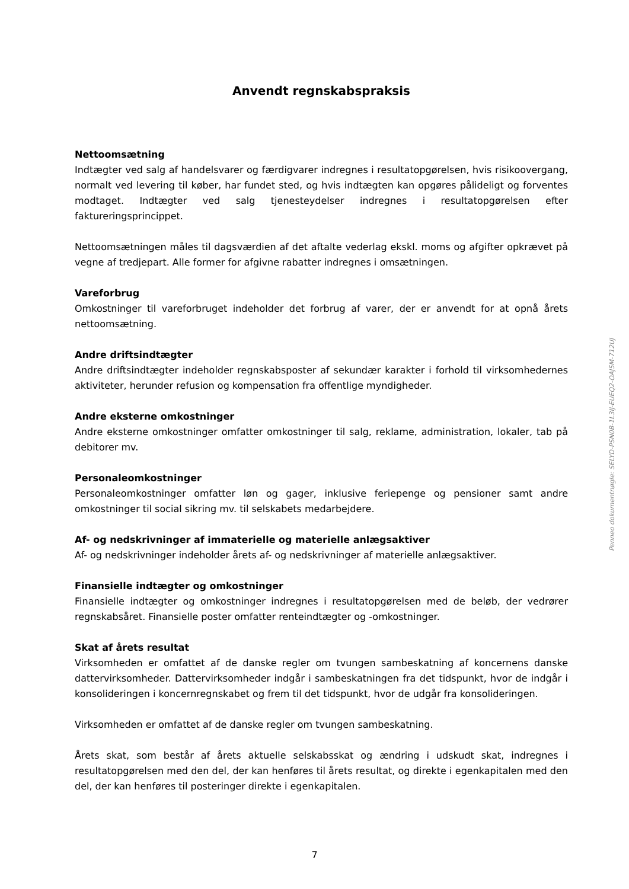Anvendt regnskabspraksis
Nettoomsætning
Indtægter ved salg af handelsvarer og færdigvarer indregnes i resultatopgørelsen, hvis risikoovergang, normalt ved levering til køber, har fundet sted, og hvis indtægten kan opgøres pålideligt og forventes modtaget. Indtægter ved salg tjenesteydelser indregnes i resultatopgørelsen efter faktureringsprincippet.
Nettoomsætningen måles til dagsværdien af det aftalte vederlag ekskl. moms og afgifter opkrævet på vegne af tredjepart. Alle former for afgivne rabatter indregnes i omsætningen.
Vareforbrug
Omkostninger til vareforbruget indeholder det forbrug af varer, der er anvendt for at opnå årets nettoomsætning.
Andre driftsindtægter
Andre driftsindtægter indeholder regnskabsposter af sekundær karakter i forhold til virksomhedernes aktiviteter, herunder refusion og kompensation fra offentlige myndigheder.
Andre eksterne omkostninger
Andre eksterne omkostninger omfatter omkostninger til salg, reklame, administration, lokaler, tab på debitorer mv.
Personaleomkostninger
Personaleomkostninger omfatter løn og gager, inklusive feriepenge og pensioner samt andre omkostninger til social sikring mv. til selskabets medarbejdere.
Af- og nedskrivninger af immaterielle og materielle anlægsaktiver
Af- og nedskrivninger indeholder årets af- og nedskrivninger af materielle anlægsaktiver.
Finansielle indtægter og omkostninger
Finansielle indtægter og omkostninger indregnes i resultatopgørelsen med de beløb, der vedrører regnskabsåret. Finansielle poster omfatter renteindtægter og -omkostninger.
Skat af årets resultat
Virksomheden er omfattet af de danske regler om tvungen sambeskatning af koncernens danske dattervirksomheder. Dattervirksomheder indgår i sambeskatningen fra det tidspunkt, hvor de indgår i konsolideringen i koncernregnskabet og frem til det tidspunkt, hvor de udgår fra konsolideringen.
Virksomheden er omfattet af de danske regler om tvungen sambeskatning.
Årets skat, som består af årets aktuelle selskabsskat og ændring i udskudt skat, indregnes i resultatopgørelsen med den del, der kan henføres til årets resultat, og direkte i egenkapitalen med den del, der kan henføres til posteringer direkte i egenkapitalen.
7
Penneo dokumentnøgle: SELYD-PSN0B-1L3IJ-EUEQ2-OAJ5M-712UJ